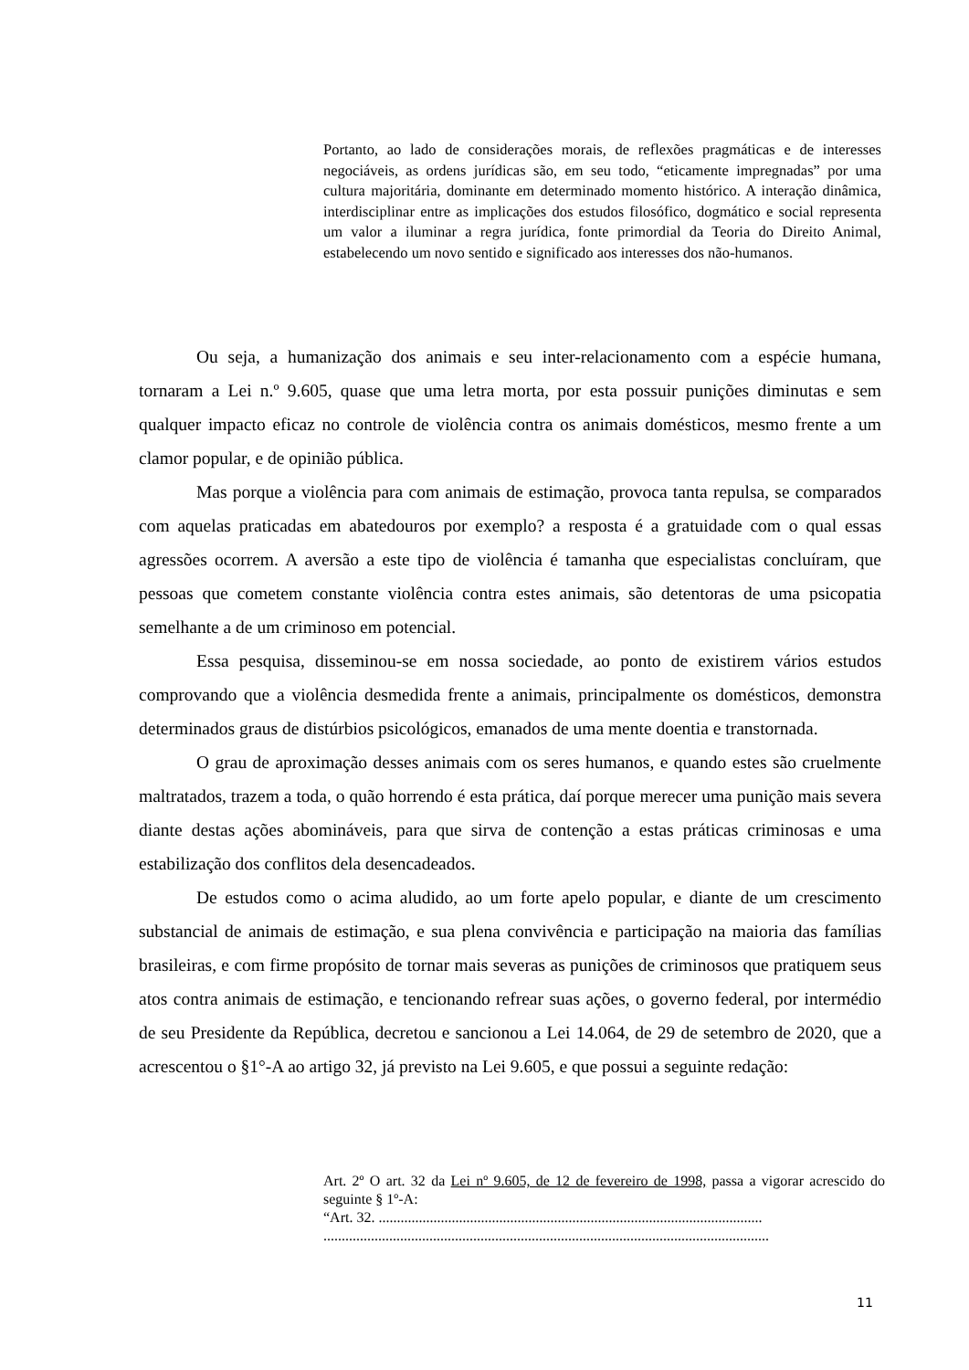Portanto, ao lado de considerações morais, de reflexões pragmáticas e de interesses negociáveis, as ordens jurídicas são, em seu todo, “eticamente impregnadas” por uma cultura majoritária, dominante em determinado momento histórico. A interação dinâmica, interdisciplinar entre as implicações dos estudos filosófico, dogmático e social representa um valor a iluminar a regra jurídica, fonte primordial da Teoria do Direito Animal, estabelecendo um novo sentido e significado aos interesses dos não-humanos.
Ou seja, a humanização dos animais e seu inter-relacionamento com a espécie humana, tornaram a Lei n.º 9.605, quase que uma letra morta, por esta possuir punições diminutas e sem qualquer impacto eficaz no controle de violência contra os animais domésticos, mesmo frente a um clamor popular, e de opinião pública.
Mas porque a violência para com animais de estimação, provoca tanta repulsa, se comparados com aquelas praticadas em abatedouros por exemplo? a resposta é a gratuidade com o qual essas agressões ocorrem. A aversão a este tipo de violência é tamanha que especialistas concluíram, que pessoas que cometem constante violência contra estes animais, são detentoras de uma psicopatia semelhante a de um criminoso em potencial.
Essa pesquisa, disseminou-se em nossa sociedade, ao ponto de existirem vários estudos comprovando que a violência desmedida frente a animais, principalmente os domésticos, demonstra determinados graus de distúrbios psicológicos, emanados de uma mente doentia e transtornada.
O grau de aproximação desses animais com os seres humanos, e quando estes são cruelmente maltratados, trazem a toda, o quão horrendo é esta prática, daí porque merecer uma punição mais severa diante destas ações abomináveis, para que sirva de contenção a estas práticas criminosas e uma estabilização dos conflitos dela desencadeados.
De estudos como o acima aludido, ao um forte apelo popular, e diante de um crescimento substancial de animais de estimação, e sua plena convivência e participação na maioria das famílias brasileiras, e com firme propósito de tornar mais severas as punições de criminosos que pratiquem seus atos contra animais de estimação, e tencionando refrear suas ações, o governo federal, por intermédio de seu Presidente da República, decretou e sancionou a Lei 14.064, de 29 de setembro de 2020, que a acrescentou o §1°-A ao artigo 32, já previsto na Lei 9.605, e que possui a seguinte redação:
Art. 2º O art. 32 da Lei nº 9.605, de 12 de fevereiro de 1998, passa a vigorar acrescido do seguinte § 1º-A:
“Art. 32. .........................................................................................................
..........................................................................................................................
11